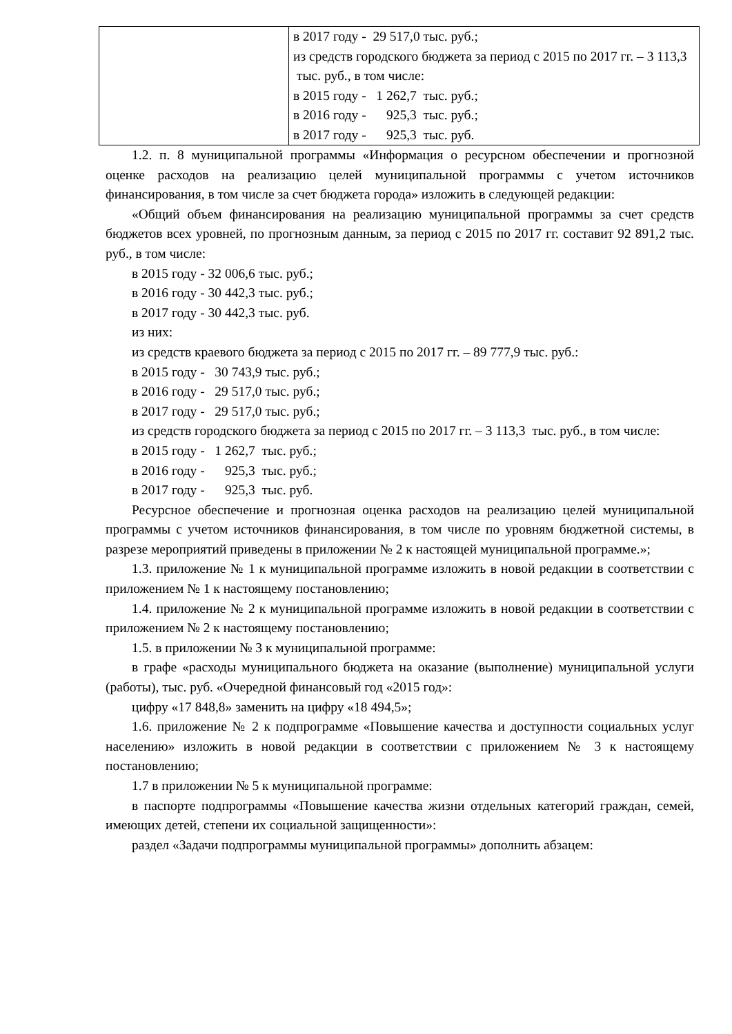| | в 2017 году - 29 517,0 тыс. руб.; из средств городского бюджета за период с 2015 по 2017 гг. – 3 113,3 тыс. руб., в том числе: в 2015 году - 1 262,7 тыс. руб.; в 2016 году - 925,3 тыс. руб.; в 2017 году - 925,3 тыс. руб. |
1.2. п. 8 муниципальной программы «Информация о ресурсном обеспечении и прогнозной оценке расходов на реализацию целей муниципальной программы с учетом источников финансирования, в том числе за счет бюджета города» изложить в следующей редакции:
«Общий объем финансирования на реализацию муниципальной программы за счет средств бюджетов всех уровней, по прогнозным данным, за период с 2015 по 2017 гг. составит 92 891,2 тыс. руб., в том числе:
в 2015 году - 32 006,6 тыс. руб.;
в 2016 году - 30 442,3 тыс. руб.;
в 2017 году - 30 442,3 тыс. руб.
из них:
из средств краевого бюджета за период с 2015 по 2017 гг. – 89 777,9 тыс. руб.:
в 2015 году - 30 743,9 тыс. руб.;
в 2016 году - 29 517,0 тыс. руб.;
в 2017 году - 29 517,0 тыс. руб.;
из средств городского бюджета за период с 2015 по 2017 гг. – 3 113,3 тыс. руб., в том числе:
в 2015 году - 1 262,7 тыс. руб.;
в 2016 году - 925,3 тыс. руб.;
в 2017 году - 925,3 тыс. руб.
Ресурсное обеспечение и прогнозная оценка расходов на реализацию целей муниципальной программы с учетом источников финансирования, в том числе по уровням бюджетной системы, в разрезе мероприятий приведены в приложении № 2 к настоящей муниципальной программе.»;
1.3. приложение № 1 к муниципальной программе изложить в новой редакции в соответствии с приложением № 1 к настоящему постановлению;
1.4. приложение № 2 к муниципальной программе изложить в новой редакции в соответствии с приложением № 2 к настоящему постановлению;
1.5. в приложении № 3 к муниципальной программе:
в графе «расходы муниципального бюджета на оказание (выполнение) муниципальной услуги (работы), тыс. руб. «Очередной финансовый год «2015 год»:
цифру «17 848,8» заменить на цифру «18 494,5»;
1.6. приложение № 2 к подпрограмме «Повышение качества и доступности социальных услуг населению» изложить в новой редакции в соответствии с приложением № 3 к настоящему постановлению;
1.7 в приложении № 5 к муниципальной программе:
в паспорте подпрограммы «Повышение качества жизни отдельных категорий граждан, семей, имеющих детей, степени их социальной защищенности»:
раздел «Задачи подпрограммы муниципальной программы» дополнить абзацем: